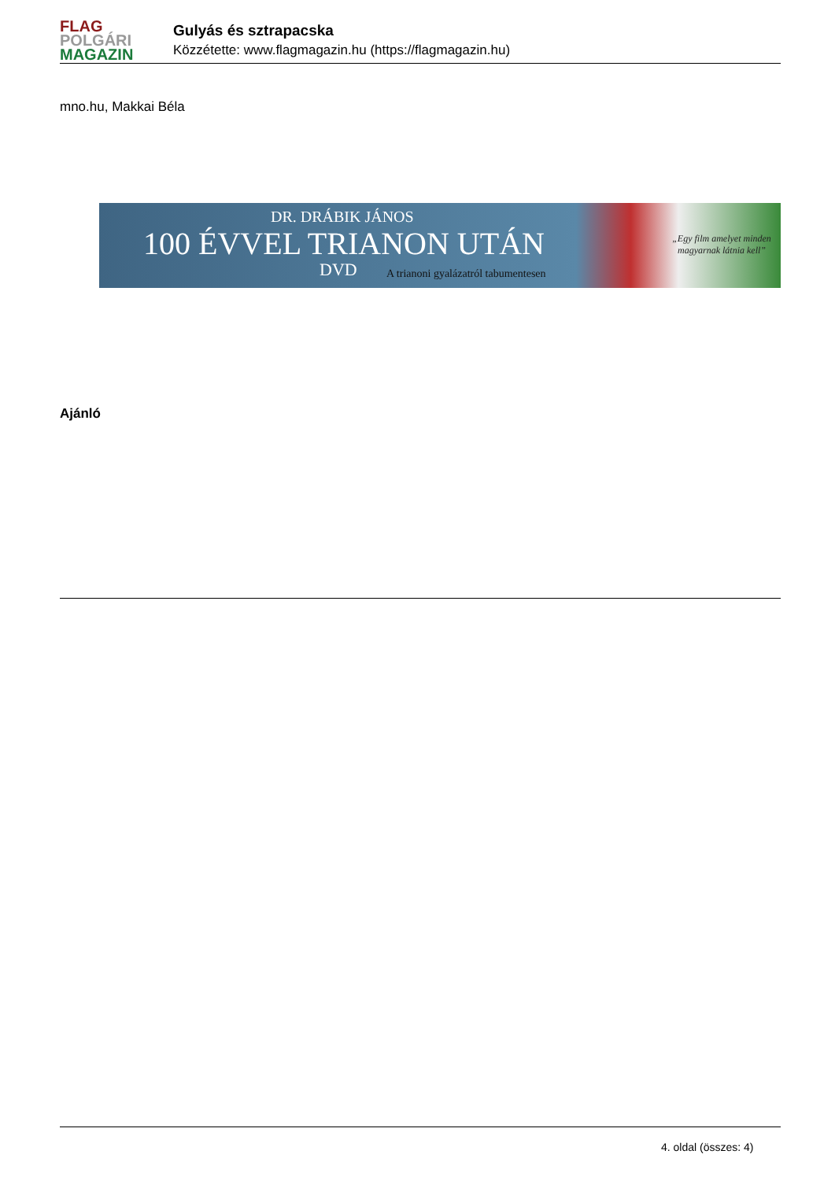FLAG
POLGÁRI
MAGAZIN
Gulyás és sztrapacska
Közzétette: www.flagmagazin.hu (https://flagmagazin.hu)
mno.hu, Makkai Béla
DR. DRÁBIK JÁNOS
100 ÉVVEL TRIANON UTÁN
DVD
A trianoni gyalázatról tabumentesen
„Egy film amelyet minden magyarnak látnia kell”
Ajánló
4. oldal (összes: 4)